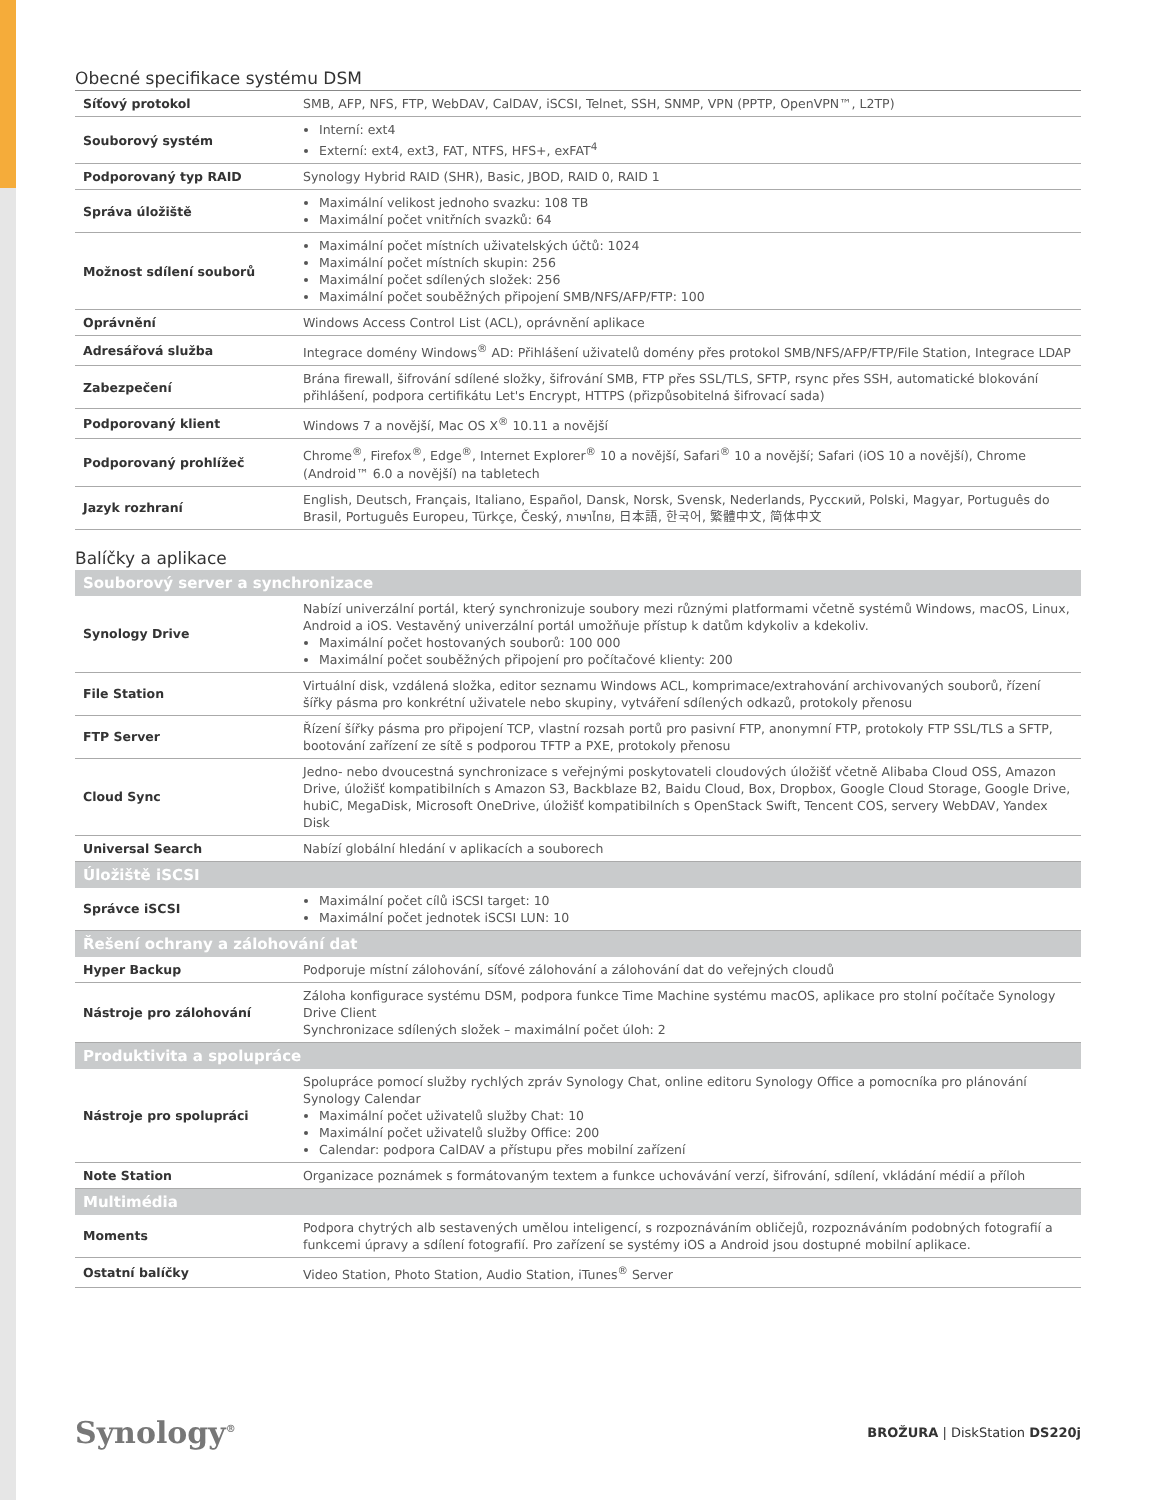Obecné specifikace systému DSM
| Síťový protokol | SMB, AFP, NFS, FTP, WebDAV, CalDAV, iSCSI, Telnet, SSH, SNMP, VPN (PPTP, OpenVPN™, L2TP) |
| Souborový systém | Interní: ext4 Externí: ext4, ext3, FAT, NTFS, HFS+, exFAT<sup>4</sup> |
| Podporovaný typ RAID | Synology Hybrid RAID (SHR), Basic, JBOD, RAID 0, RAID 1 |
| Správa úložiště | Maximální velikost jednoho svazku: 108 TB Maximální počet vnitřních svazků: 64 |
| Možnost sdílení souborů | Maximální počet místních uživatelských účtů: 1024 Maximální počet místních skupin: 256 Maximální počet sdílených složek: 256 Maximální počet souběžných připojení SMB/NFS/AFP/FTP: 100 |
| Oprávnění | Windows Access Control List (ACL), oprávnění aplikace |
| Adresářová služba | Integrace domény Windows<sup>®</sup> AD: Přihlášení uživatelů domény přes protokol SMB/NFS/AFP/FTP/File Station, Integrace LDAP |
| Zabezpečení | Brána firewall, šifrování sdílené složky, šifrování SMB, FTP přes SSL/TLS, SFTP, rsync přes SSH, automatické blokování přihlášení, podpora certifikátu Let's Encrypt, HTTPS (přizpůsobitelná šifrovací sada) |
| Podporovaný klient | Windows 7 a novější, Mac OS X<sup>®</sup> 10.11 a novější |
| Podporovaný prohlížeč | Chrome<sup>®</sup>, Firefox<sup>®</sup>, Edge<sup>®</sup>, Internet Explorer<sup>®</sup> 10 a novější, Safari<sup>®</sup> 10 a novější; Safari (iOS 10 a novější), Chrome (Android™ 6.0 a novější) na tabletech |
| Jazyk rozhraní | English, Deutsch, Français, Italiano, Español, Dansk, Norsk, Svensk, Nederlands, Русский, Polski, Magyar, Português do Brasil, Português Europeu, Türkçe, Český, ภาษาไทย, 日本語, 한국어, 繁體中文, 简体中文 |
Balíčky a aplikace
| Souborový server a synchronizace | |
| --- | --- |
| Synology Drive | Nabízí univerzální portál, který synchronizuje soubory mezi různými platformami včetně systémů Windows, macOS, Linux, Android a iOS. Vestavěný univerzální portál umožňuje přístup k datům kdykoliv a kdekoliv. Maximální počet hostovaných souborů: 100 000 Maximální počet souběžných připojení pro počítačové klienty: 200 |
| File Station | Virtuální disk, vzdálená složka, editor seznamu Windows ACL, komprimace/extrahování archivovaných souborů, řízení šířky pásma pro konkrétní uživatele nebo skupiny, vytváření sdílených odkazů, protokoly přenosu |
| FTP Server | Řízení šířky pásma pro připojení TCP, vlastní rozsah portů pro pasivní FTP, anonymní FTP, protokoly FTP SSL/TLS a SFTP, bootování zařízení ze sítě s podporou TFTP a PXE, protokoly přenosu |
| Cloud Sync | Jedno- nebo dvoucestná synchronizace s veřejnými poskytovateli cloudových úložišť včetně Alibaba Cloud OSS, Amazon Drive, úložišť kompatibilních s Amazon S3, Backblaze B2, Baidu Cloud, Box, Dropbox, Google Cloud Storage, Google Drive, hubiC, MegaDisk, Microsoft OneDrive, úložišť kompatibilních s OpenStack Swift, Tencent COS, servery WebDAV, Yandex Disk |
| Universal Search | Nabízí globální hledání v aplikacích a souborech |
| Úložiště iSCSI | |
| Správce iSCSI | Maximální počet cílů iSCSI target: 10 Maximální počet jednotek iSCSI LUN: 10 |
| Řešení ochrany a zálohování dat | |
| Hyper Backup | Podporuje místní zálohování, síťové zálohování a zálohování dat do veřejných cloudů |
| Nástroje pro zálohování | Záloha konfigurace systému DSM, podpora funkce Time Machine systému macOS, aplikace pro stolní počítače Synology Drive Client Synchronizace sdílených složek – maximální počet úloh: 2 |
| Produktivita a spolupráce | |
| Nástroje pro spolupráci | Spolupráce pomocí služby rychlých zpráv Synology Chat, online editoru Synology Office a pomocníka pro plánování Synology Calendar Maximální počet uživatelů služby Chat: 10 Maximální počet uživatelů služby Office: 200 Calendar: podpora CalDAV a přístupu přes mobilní zařízení |
| Note Station | Organizace poznámek s formátovaným textem a funkce uchovávání verzí, šifrování, sdílení, vkládání médií a příloh |
| Multimédia | |
| Moments | Podpora chytrých alb sestavených umělou inteligencí, s rozpoznáváním obličejů, rozpoznáváním podobných fotografií a funkcemi úpravy a sdílení fotografií. Pro zařízení se systémy iOS a Android jsou dostupné mobilní aplikace. |
| Ostatní balíčky | Video Station, Photo Station, Audio Station, iTunes<sup>®</sup> Server |
Synology<sup>®</sup>
BROŽURA | DiskStation DS220j